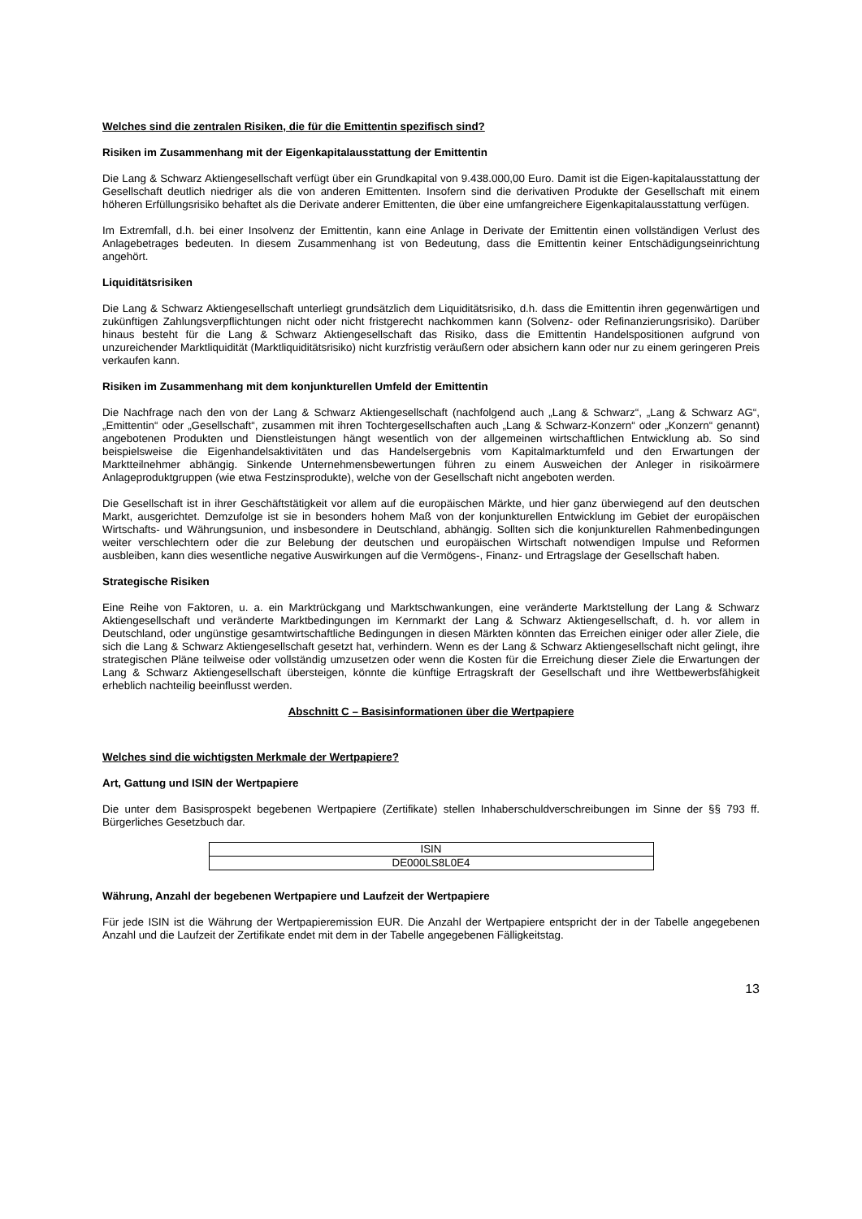Welches sind die zentralen Risiken, die für die Emittentin spezifisch sind?
Risiken im Zusammenhang mit der Eigenkapitalausstattung der Emittentin
Die Lang & Schwarz Aktiengesellschaft verfügt über ein Grundkapital von 9.438.000,00 Euro. Damit ist die Eigen-kapitalausstattung der Gesellschaft deutlich niedriger als die von anderen Emittenten. Insofern sind die derivativen Produkte der Gesellschaft mit einem höheren Erfüllungsrisiko behaftet als die Derivate anderer Emittenten, die über eine umfangreichere Eigenkapitalausstattung verfügen.
Im Extremfall, d.h. bei einer Insolvenz der Emittentin, kann eine Anlage in Derivate der Emittentin einen vollständigen Verlust des Anlagebetrages bedeuten. In diesem Zusammenhang ist von Bedeutung, dass die Emittentin keiner Entschädigungseinrichtung angehört.
Liquiditätsrisiken
Die Lang & Schwarz Aktiengesellschaft unterliegt grundsätzlich dem Liquiditätsrisiko, d.h. dass die Emittentin ihren gegenwärtigen und zukünftigen Zahlungsverpflichtungen nicht oder nicht fristgerecht nachkommen kann (Solvenz- oder Refinanzierungsrisiko). Darüber hinaus besteht für die Lang & Schwarz Aktiengesellschaft das Risiko, dass die Emittentin Handelspositionen aufgrund von unzureichender Marktliquidität (Marktliquiditätsrisiko) nicht kurzfristig veräußern oder absichern kann oder nur zu einem geringeren Preis verkaufen kann.
Risiken im Zusammenhang mit dem konjunkturellen Umfeld der Emittentin
Die Nachfrage nach den von der Lang & Schwarz Aktiengesellschaft (nachfolgend auch „Lang & Schwarz“, „Lang & Schwarz AG“, „Emittentin“ oder „Gesellschaft“, zusammen mit ihren Tochtergesellschaften auch „Lang & Schwarz-Konzern“ oder „Konzern“ genannt) angebotenen Produkten und Dienstleistungen hängt wesentlich von der allgemeinen wirtschaftlichen Entwicklung ab. So sind beispielsweise die Eigenhandelsaktivitäten und das Handelsergebnis vom Kapitalmarktumfeld und den Erwartungen der Marktteilnehmer abhängig. Sinkende Unternehmensbewertungen führen zu einem Ausweichen der Anleger in risikoärmere Anlageproduktgruppen (wie etwa Festzinsprodukte), welche von der Gesellschaft nicht angeboten werden.
Die Gesellschaft ist in ihrer Geschäftstätigkeit vor allem auf die europäischen Märkte, und hier ganz überwiegend auf den deutschen Markt, ausgerichtet. Demzufolge ist sie in besonders hohem Maß von der konjunkturellen Entwicklung im Gebiet der europäischen Wirtschafts- und Währungsunion, und insbesondere in Deutschland, abhängig. Sollten sich die konjunkturellen Rahmenbedingungen weiter verschlechtern oder die zur Belebung der deutschen und europäischen Wirtschaft notwendigen Impulse und Reformen ausbleiben, kann dies wesentliche negative Auswirkungen auf die Vermögens-, Finanz- und Ertragslage der Gesellschaft haben.
Strategische Risiken
Eine Reihe von Faktoren, u. a. ein Marktrückgang und Marktschwankungen, eine veränderte Marktstellung der Lang & Schwarz Aktiengesellschaft und veränderte Marktbedingungen im Kernmarkt der Lang & Schwarz Aktiengesellschaft, d. h. vor allem in Deutschland, oder ungünstige gesamtwirtschaftliche Bedingungen in diesen Märkten könnten das Erreichen einiger oder aller Ziele, die sich die Lang & Schwarz Aktiengesellschaft gesetzt hat, verhindern. Wenn es der Lang & Schwarz Aktiengesellschaft nicht gelingt, ihre strategischen Pläne teilweise oder vollständig umzusetzen oder wenn die Kosten für die Erreichung dieser Ziele die Erwartungen der Lang & Schwarz Aktiengesellschaft übersteigen, könnte die künftige Ertragskraft der Gesellschaft und ihre Wettbewerbsfähigkeit erheblich nachteilig beeinflusst werden.
Abschnitt C – Basisinformationen über die Wertpapiere
Welches sind die wichtigsten Merkmale der Wertpapiere?
Art, Gattung und ISIN der Wertpapiere
Die unter dem Basisprospekt begebenen Wertpapiere (Zertifikate) stellen Inhaberschuldverschreibungen im Sinne der §§ 793 ff. Bürgerliches Gesetzbuch dar.
| ISIN |
| --- |
| DE000LS8L0E4 |
Währung, Anzahl der begebenen Wertpapiere und Laufzeit der Wertpapiere
Für jede ISIN ist die Währung der Wertpapieremission EUR. Die Anzahl der Wertpapiere entspricht der in der Tabelle angegebenen Anzahl und die Laufzeit der Zertifikate endet mit dem in der Tabelle angegebenen Fälligkeitstag.
13